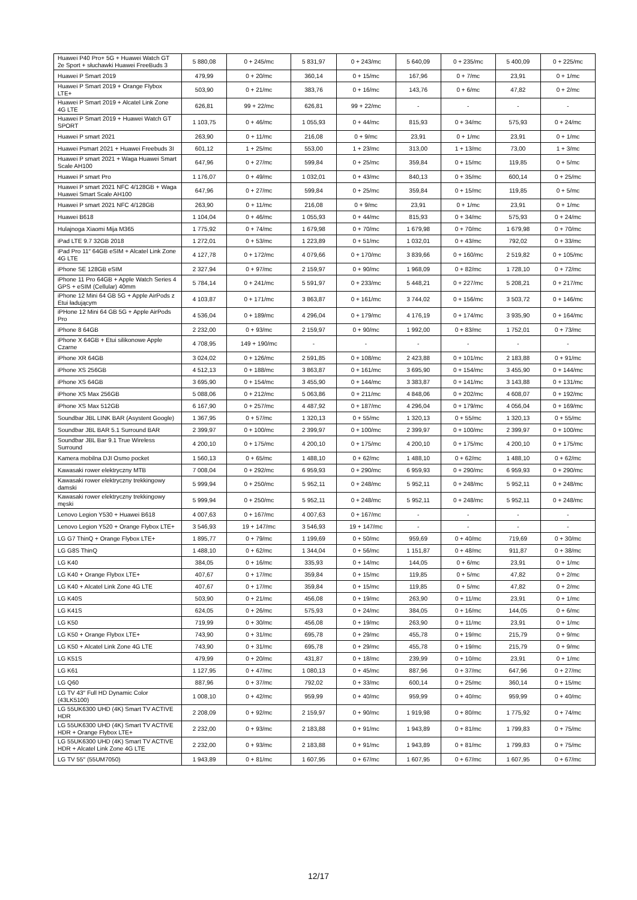| Huawei P40 Pro+ 5G + Huawei Watch GT 2e Sport + słuchawki Huawei FreeBuds 3 | 5 880,08 | 0 + 245/mc | 5 831,97 | 0 + 243/mc | 5 640,09 | 0 + 235/mc | 5 400,09 | 0 + 225/mc |
| Huawei P Smart 2019 | 479,99 | 0 + 20/mc | 360,14 | 0 + 15/mc | 167,96 | 0 + 7/mc | 23,91 | 0 + 1/mc |
| Huawei P Smart 2019 + Orange Flybox LTE+ | 503,90 | 0 + 21/mc | 383,76 | 0 + 16/mc | 143,76 | 0 + 6/mc | 47,82 | 0 + 2/mc |
| Huawei P Smart 2019 + Alcatel Link Zone 4G LTE | 626,81 | 99 + 22/mc | 626,81 | 99 + 22/mc | - | - | - | - |
| Huawei P Smart 2019 + Huawei Watch GT SPORT | 1 103,75 | 0 + 46/mc | 1 055,93 | 0 + 44/mc | 815,93 | 0 + 34/mc | 575,93 | 0 + 24/mc |
| Huawei P smart 2021 | 263,90 | 0 + 11/mc | 216,08 | 0 + 9/mc | 23,91 | 0 + 1/mc | 23,91 | 0 + 1/mc |
| Huawei Psmart 2021 + Huawei Freebuds 3I | 601,12 | 1 + 25/mc | 553,00 | 1 + 23/mc | 313,00 | 1 + 13/mc | 73,00 | 1 + 3/mc |
| Huawei P smart 2021 + Waga Huawei Smart Scale AH100 | 647,96 | 0 + 27/mc | 599,84 | 0 + 25/mc | 359,84 | 0 + 15/mc | 119,85 | 0 + 5/mc |
| Huawei P smart Pro | 1 176,07 | 0 + 49/mc | 1 032,01 | 0 + 43/mc | 840,13 | 0 + 35/mc | 600,14 | 0 + 25/mc |
| Huawei P smart 2021 NFC 4/128GB + Waga Huawei Smart Scale AH100 | 647,96 | 0 + 27/mc | 599,84 | 0 + 25/mc | 359,84 | 0 + 15/mc | 119,85 | 0 + 5/mc |
| Huawei P smart 2021 NFC 4/128GB | 263,90 | 0 + 11/mc | 216,08 | 0 + 9/mc | 23,91 | 0 + 1/mc | 23,91 | 0 + 1/mc |
| Huawei B618 | 1 104,04 | 0 + 46/mc | 1 055,93 | 0 + 44/mc | 815,93 | 0 + 34/mc | 575,93 | 0 + 24/mc |
| Hulajnoga Xiaomi Mija M365 | 1 775,92 | 0 + 74/mc | 1 679,98 | 0 + 70/mc | 1 679,98 | 0 + 70/mc | 1 679,98 | 0 + 70/mc |
| iPad LTE 9.7 32GB 2018 | 1 272,01 | 0 + 53/mc | 1 223,89 | 0 + 51/mc | 1 032,01 | 0 + 43/mc | 792,02 | 0 + 33/mc |
| iPad Pro 11″ 64GB eSIM + Alcatel Link Zone 4G LTE | 4 127,78 | 0 + 172/mc | 4 079,66 | 0 + 170/mc | 3 839,66 | 0 + 160/mc | 2 519,82 | 0 + 105/mc |
| iPhone SE 128GB eSIM | 2 327,94 | 0 + 97/mc | 2 159,97 | 0 + 90/mc | 1 968,09 | 0 + 82/mc | 1 728,10 | 0 + 72/mc |
| iPhone 11 Pro 64GB + Apple Watch Series 4 GPS + eSIM (Cellular) 40mm | 5 784,14 | 0 + 241/mc | 5 591,97 | 0 + 233/mc | 5 448,21 | 0 + 227/mc | 5 208,21 | 0 + 217/mc |
| iPhone 12 Mini 64 GB 5G + Apple AirPods z Etui ładującym | 4 103,87 | 0 + 171/mc | 3 863,87 | 0 + 161/mc | 3 744,02 | 0 + 156/mc | 3 503,72 | 0 + 146/mc |
| iPHone 12 Mini 64 GB 5G + Apple AirPods Pro | 4 536,04 | 0 + 189/mc | 4 296,04 | 0 + 179/mc | 4 176,19 | 0 + 174/mc | 3 935,90 | 0 + 164/mc |
| iPhone 8 64GB | 2 232,00 | 0 + 93/mc | 2 159,97 | 0 + 90/mc | 1 992,00 | 0 + 83/mc | 1 752,01 | 0 + 73/mc |
| iPhone X 64GB + Etui silikonowe Apple Czarne | 4 708,95 | 149 + 190/mc | - | - | - | - | - | - |
| iPhone XR 64GB | 3 024,02 | 0 + 126/mc | 2 591,85 | 0 + 108/mc | 2 423,88 | 0 + 101/mc | 2 183,88 | 0 + 91/mc |
| iPhone XS 256GB | 4 512,13 | 0 + 188/mc | 3 863,87 | 0 + 161/mc | 3 695,90 | 0 + 154/mc | 3 455,90 | 0 + 144/mc |
| iPhone XS 64GB | 3 695,90 | 0 + 154/mc | 3 455,90 | 0 + 144/mc | 3 383,87 | 0 + 141/mc | 3 143,88 | 0 + 131/mc |
| iPhone XS Max 256GB | 5 088,06 | 0 + 212/mc | 5 063,86 | 0 + 211/mc | 4 848,06 | 0 + 202/mc | 4 608,07 | 0 + 192/mc |
| iPhone XS Max 512GB | 6 167,90 | 0 + 257/mc | 4 487,92 | 0 + 187/mc | 4 296,04 | 0 + 179/mc | 4 056,04 | 0 + 169/mc |
| Soundbar JBL LINK BAR (Asystent Google) | 1 367,95 | 0 + 57/mc | 1 320,13 | 0 + 55/mc | 1 320,13 | 0 + 55/mc | 1 320,13 | 0 + 55/mc |
| Soundbar JBL BAR 5.1 Surround BAR | 2 399,97 | 0 + 100/mc | 2 399,97 | 0 + 100/mc | 2 399,97 | 0 + 100/mc | 2 399,97 | 0 + 100/mc |
| Soundbar JBL Bar 9.1 True Wireless Surround | 4 200,10 | 0 + 175/mc | 4 200,10 | 0 + 175/mc | 4 200,10 | 0 + 175/mc | 4 200,10 | 0 + 175/mc |
| Kamera mobilna DJI Osmo pocket | 1 560,13 | 0 + 65/mc | 1 488,10 | 0 + 62/mc | 1 488,10 | 0 + 62/mc | 1 488,10 | 0 + 62/mc |
| Kawasaki rower elektryczny MTB | 7 008,04 | 0 + 292/mc | 6 959,93 | 0 + 290/mc | 6 959,93 | 0 + 290/mc | 6 959,93 | 0 + 290/mc |
| Kawasaki rower elektryczny trekkingowy damski | 5 999,94 | 0 + 250/mc | 5 952,11 | 0 + 248/mc | 5 952,11 | 0 + 248/mc | 5 952,11 | 0 + 248/mc |
| Kawasaki rower elektryczny trekkingowy męski | 5 999,94 | 0 + 250/mc | 5 952,11 | 0 + 248/mc | 5 952,11 | 0 + 248/mc | 5 952,11 | 0 + 248/mc |
| Lenovo Legion Y530 + Huawei B618 | 4 007,63 | 0 + 167/mc | 4 007,63 | 0 + 167/mc | - | - | - | - |
| Lenovo Legion Y520 + Orange Flybox LTE+ | 3 546,93 | 19 + 147/mc | 3 546,93 | 19 + 147/mc | - | - | - | - |
| LG G7 ThinQ + Orange Flybox LTE+ | 1 895,77 | 0 + 79/mc | 1 199,69 | 0 + 50/mc | 959,69 | 0 + 40/mc | 719,69 | 0 + 30/mc |
| LG G8S ThinQ | 1 488,10 | 0 + 62/mc | 1 344,04 | 0 + 56/mc | 1 151,87 | 0 + 48/mc | 911,87 | 0 + 38/mc |
| LG K40 | 384,05 | 0 + 16/mc | 335,93 | 0 + 14/mc | 144,05 | 0 + 6/mc | 23,91 | 0 + 1/mc |
| LG K40 + Orange Flybox LTE+ | 407,67 | 0 + 17/mc | 359,84 | 0 + 15/mc | 119,85 | 0 + 5/mc | 47,82 | 0 + 2/mc |
| LG K40 + Alcatel Link Zone 4G LTE | 407,67 | 0 + 17/mc | 359,84 | 0 + 15/mc | 119,85 | 0 + 5/mc | 47,82 | 0 + 2/mc |
| LG K40S | 503,90 | 0 + 21/mc | 456,08 | 0 + 19/mc | 263,90 | 0 + 11/mc | 23,91 | 0 + 1/mc |
| LG K41S | 624,05 | 0 + 26/mc | 575,93 | 0 + 24/mc | 384,05 | 0 + 16/mc | 144,05 | 0 + 6/mc |
| LG K50 | 719,99 | 0 + 30/mc | 456,08 | 0 + 19/mc | 263,90 | 0 + 11/mc | 23,91 | 0 + 1/mc |
| LG K50 + Orange Flybox LTE+ | 743,90 | 0 + 31/mc | 695,78 | 0 + 29/mc | 455,78 | 0 + 19/mc | 215,79 | 0 + 9/mc |
| LG K50 + Alcatel Link Zone 4G LTE | 743,90 | 0 + 31/mc | 695,78 | 0 + 29/mc | 455,78 | 0 + 19/mc | 215,79 | 0 + 9/mc |
| LG K51S | 479,99 | 0 + 20/mc | 431,87 | 0 + 18/mc | 239,99 | 0 + 10/mc | 23,91 | 0 + 1/mc |
| LG K61 | 1 127,95 | 0 + 47/mc | 1 080,13 | 0 + 45/mc | 887,96 | 0 + 37/mc | 647,96 | 0 + 27/mc |
| LG Q60 | 887,96 | 0 + 37/mc | 792,02 | 0 + 33/mc | 600,14 | 0 + 25/mc | 360,14 | 0 + 15/mc |
| LG TV 43″ Full HD Dynamic Color (43LK5100) | 1 008,10 | 0 + 42/mc | 959,99 | 0 + 40/mc | 959,99 | 0 + 40/mc | 959,99 | 0 + 40/mc |
| LG 55UK6300 UHD (4K) Smart TV ACTIVE HDR | 2 208,09 | 0 + 92/mc | 2 159,97 | 0 + 90/mc | 1 919,98 | 0 + 80/mc | 1 775,92 | 0 + 74/mc |
| LG 55UK6300 UHD (4K) Smart TV ACTIVE HDR + Orange Flybox LTE+ | 2 232,00 | 0 + 93/mc | 2 183,88 | 0 + 91/mc | 1 943,89 | 0 + 81/mc | 1 799,83 | 0 + 75/mc |
| LG 55UK6300 UHD (4K) Smart TV ACTIVE HDR + Alcatel Link Zone 4G LTE | 2 232,00 | 0 + 93/mc | 2 183,88 | 0 + 91/mc | 1 943,89 | 0 + 81/mc | 1 799,83 | 0 + 75/mc |
| LG TV 55″ (55UM7050) | 1 943,89 | 0 + 81/mc | 1 607,95 | 0 + 67/mc | 1 607,95 | 0 + 67/mc | 1 607,95 | 0 + 67/mc |
12/17